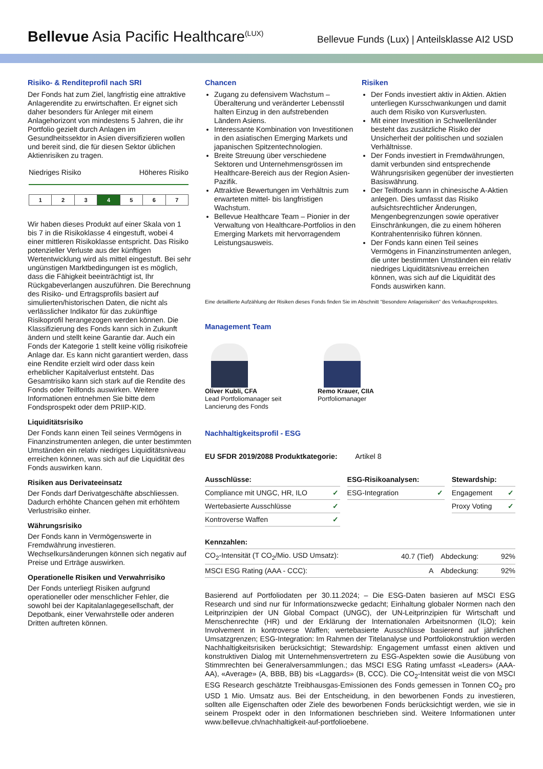Bellevue Asia Pacific Healthcare<sup>(LUX)</sup>
Bellevue Funds (Lux) | Anteilsklasse AI2 USD
Risiko- & Renditeprofil nach SRI
Der Fonds hat zum Ziel, langfristig eine attraktive Anlagerendite zu erwirtschaften. Er eignet sich daher besonders für Anleger mit einem Anlagehorizont von mindestens 5 Jahren, die ihr Portfolio gezielt durch Anlagen im Gesundheitssektor in Asien diversifizieren wollen und bereit sind, die für diesen Sektor üblichen Aktienrisiken zu tragen.
Niedriges Risiko Höheres Risiko
| 1 | 2 | 3 | 4 | 5 | 6 | 7 |
Wir haben dieses Produkt auf einer Skala von 1 bis 7 in die Risikoklasse 4 eingestuft, wobei 4 einer mittleren Risikoklasse entspricht. Das Risiko potenzieller Verluste aus der künftigen Wertentwicklung wird als mittel eingestuft. Bei sehr ungünstigen Marktbedingungen ist es möglich, dass die Fähigkeit beeinträchtigt ist, Ihr Rückgabeverlangen auszuführen. Die Berechnung des Risiko- und Ertragsprofils basiert auf simulierten/historischen Daten, die nicht als verlässlicher Indikator für das zukünftige Risikoprofil herangezogen werden können. Die Klassifizierung des Fonds kann sich in Zukunft ändern und stellt keine Garantie dar. Auch ein Fonds der Kategorie 1 stellt keine völlig risikofreie Anlage dar. Es kann nicht garantiert werden, dass eine Rendite erzielt wird oder dass kein erheblicher Kapitalverlust entsteht. Das Gesamtrisiko kann sich stark auf die Rendite des Fonds oder Teilfonds auswirken. Weitere Informationen entnehmen Sie bitte dem Fondsprospekt oder dem PRIIP-KID.
Liquiditätsrisiko
Der Fonds kann einen Teil seines Vermögens in Finanzinstrumenten anlegen, die unter bestimmten Umständen ein relativ niedriges Liquiditätsniveau erreichen können, was sich auf die Liquidität des Fonds auswirken kann.
Risiken aus Derivateeinsatz
Der Fonds darf Derivatgeschäfte abschliessen. Dadurch erhöhte Chancen gehen mit erhöhtem Verlustrisiko einher.
Währungsrisiko
Der Fonds kann in Vermögenswerte in Fremdwährung investieren. Wechselkursänderungen können sich negativ auf Preise und Erträge auswirken.
Operationelle Risiken und Verwahrrisiko
Der Fonds unterliegt Risiken aufgrund operationeller oder menschlicher Fehler, die sowohl bei der Kapitalanlagegesellschaft, der Depotbank, einer Verwahrstelle oder anderen Dritten auftreten können.
Chancen
Zugang zu defensivem Wachstum – Überalterung und veränderter Lebensstil halten Einzug in den aufstrebenden Ländern Asiens.
Interessante Kombination von Investitionen in den asiatischen Emerging Markets und japanischen Spitzentechnologien.
Breite Streuung über verschiedene Sektoren und Unternehmensgrössen im Healthcare-Bereich aus der Region Asien-Pazifik.
Attraktive Bewertungen im Verhältnis zum erwarteten mittel- bis langfristigen Wachstum.
Bellevue Healthcare Team – Pionier in der Verwaltung von Healthcare-Portfolios in den Emerging Markets mit hervorragendem Leistungsausweis.
Risiken
Der Fonds investiert aktiv in Aktien. Aktien unterliegen Kursschwankungen und damit auch dem Risiko von Kursverlusten.
Mit einer Investition in Schwellenländer besteht das zusätzliche Risiko der Unsicherheit der politischen und sozialen Verhältnisse.
Der Fonds investiert in Fremdwährungen, damit verbunden sind entsprechende Währungsrisiken gegenüber der investierten Basiswährung.
Der Teilfonds kann in chinesische A-Aktien anlegen. Dies umfasst das Risiko aufsichtsrechtlicher Änderungen, Mengenbegrenzungen sowie operativer Einschränkungen, die zu einem höheren Kontrahentenrisiko führen können.
Der Fonds kann einen Teil seines Vermögens in Finanzinstrumenten anlegen, die unter bestimmten Umständen ein relativ niedriges Liquiditätsniveau erreichen können, was sich auf die Liquidität des Fonds auswirken kann.
Eine detaillierte Aufzählung der Risiken dieses Fonds finden Sie im Abschnitt "Besondere Anlagerisiken" des Verkaufsprospektes.
Management Team
Oliver Kubli, CFA
Lead Portfoliomanager seit Lancierung des Fonds
Remo Krauer, CIIA
Portfoliomanager
Nachhaltigkeitsprofil - ESG
EU SFDR 2019/2088 Produktkategorie: Artikel 8
| Ausschlüsse: | | | ESG-Risikoanalysen: | | | Stewardship: | |
| Compliance mit UNGC, HR, ILO | ✓ | | ESG-Integration | ✓ | | Engagement | ✓ |
| Wertebasierte Ausschlüsse | ✓ | | | | | Proxy Voting | ✓ |
| Kontroverse Waffen | ✓ | | | | | | |
| Kennzahlen: | | | |
| CO<sub>2</sub>-Intensität (T CO<sub>2</sub>/Mio. USD Umsatz): | 40.7 (Tief) | Abdeckung: | 92% |
| MSCI ESG Rating (AAA - CCC): | A | Abdeckung: | 92% |
Basierend auf Portfoliodaten per 30.11.2024; – Die ESG-Daten basieren auf MSCI ESG Research und sind nur für Informationszwecke gedacht; Einhaltung globaler Normen nach den Leitprinzipien der UN Global Compact (UNGC), der UN-Leitprinzipien für Wirtschaft und Menschenrechte (HR) und der Erklärung der Internationalen Arbeitsnormen (ILO); kein Involvement in kontroverse Waffen; wertebasierte Ausschlüsse basierend auf jährlichen Umsatzgrenzen; ESG-Integration: Im Rahmen der Titelanalyse und Portfoliokonstruktion werden Nachhaltigkeitsrisiken berücksichtigt; Stewardship: Engagement umfasst einen aktiven und konstruktiven Dialog mit Unternehmensvertretern zu ESG-Aspekten sowie die Ausübung von Stimmrechten bei Generalversammlungen.; das MSCI ESG Rating umfasst «Leaders» (AAA- AA), «Average» (A, BBB, BB) bis «Laggards» (B, CCC). Die CO<sub>2</sub>-Intensität weist die von MSCI ESG Research geschätzte Treibhausgas-Emissionen des Fonds gemessen in Tonnen CO<sub>2</sub> pro USD 1 Mio. Umsatz aus. Bei der Entscheidung, in den beworbenen Fonds zu investieren, sollten alle Eigenschaften oder Ziele des beworbenen Fonds berücksichtigt werden, wie sie in seinem Prospekt oder in den Informationen beschrieben sind. Weitere Informationen unter www.bellevue.ch/nachhaltigkeit-auf-portfolioebene.